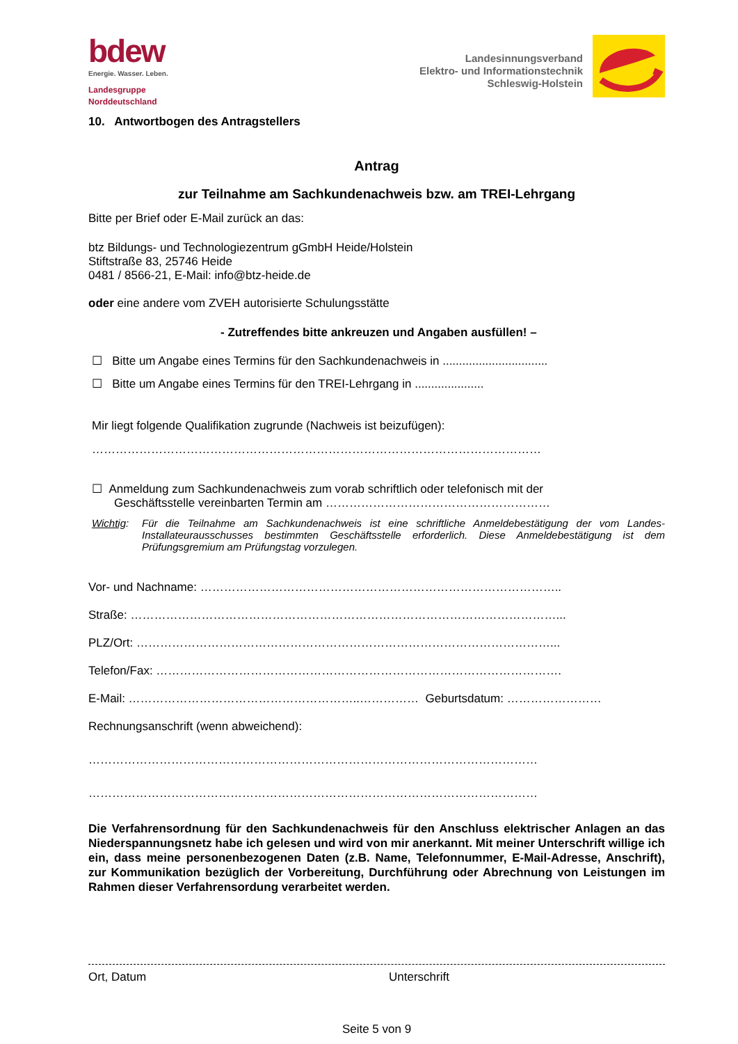bdew
Energie. Wasser. Leben.
Landesgruppe
Norddeutschland
Landesinnungsverband
Elektro- und Informationstechnik
Schleswig-Holstein
10. Antwortbogen des Antragstellers
Antrag
zur Teilnahme am Sachkundenachweis bzw. am TREI-Lehrgang
Bitte per Brief oder E-Mail zurück an das:
btz Bildungs- und Technologiezentrum gGmbH Heide/Holstein
Stiftstraße 83, 25746 Heide
0481 / 8566-21, E-Mail: info@btz-heide.de
oder eine andere vom ZVEH autorisierte Schulungsstätte
- Zutreffendes bitte ankreuzen und Angaben ausfüllen! –
☐ Bitte um Angabe eines Termins für den Sachkundenachweis in ................................
☐ Bitte um Angabe eines Termins für den TREI-Lehrgang in .....................
Mir liegt folgende Qualifikation zugrunde (Nachweis ist beizufügen):
……………………………………………………………………………………………………
☐ Anmeldung zum Sachkundenachweis zum vorab schriftlich oder telefonisch mit der
Geschäftsstelle vereinbarten Termin am …………………………………………………
Wichtig: Für die Teilnahme am Sachkundenachweis ist eine schriftliche Anmeldebestätigung der vom Landes-Installateurausschusses bestimmten Geschäftsstelle erforderlich. Diese Anmeldebestätigung ist dem Prüfungsgremium am Prüfungstag vorzulegen.
Vor- und Nachname: ………………………………………………………………………………..
Straße: ………………………………………………………………………………………………...
PLZ/Ort: ……………………………………………………………………………………………...
Telefon/Fax: ………………………………………………………………………………………….
E-Mail: …………………………………………………..…………… Geburtsdatum: ……………………
Rechnungsanschrift (wenn abweichend):
……………………………………………………………………………………………………
……………………………………………………………………………………………………
Die Verfahrensordnung für den Sachkundenachweis für den Anschluss elektrischer Anlagen an das Niederspannungsnetz habe ich gelesen und wird von mir anerkannt. Mit meiner Unterschrift willige ich ein, dass meine personenbezogenen Daten (z.B. Name, Telefonnummer, E-Mail-Adresse, Anschrift), zur Kommunikation bezüglich der Vorbereitung, Durchführung oder Abrechnung von Leistungen im Rahmen dieser Verfahrensordung verarbeitet werden.
Ort, Datum Unterschrift
Seite 5 von 9